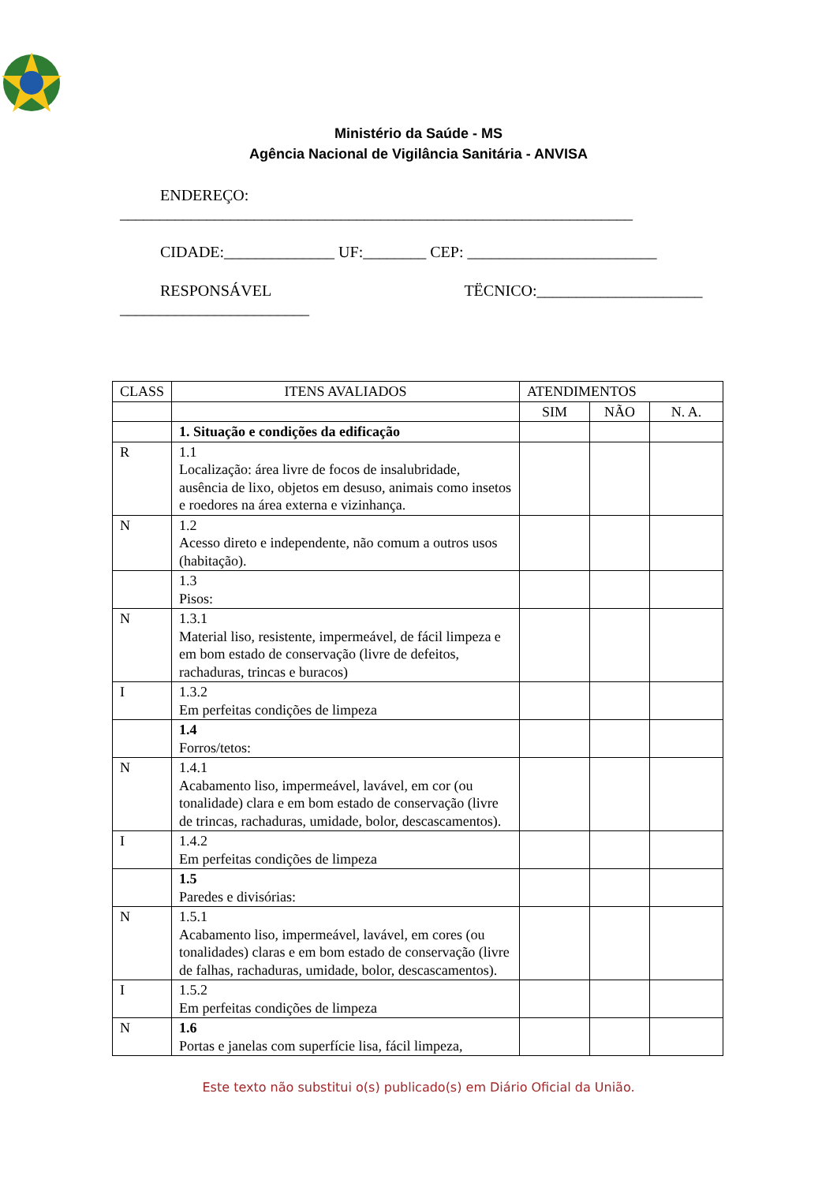Ministério da Saúde - MS
Agência Nacional de Vigilância Sanitária - ANVISA
ENDEREÇO:
_________________________________________________________________
CIDADE:______________ UF:________ CEP: ________________________
RESPONSÁVEL TËCNICO:_____________________
________________________
| CLASS | ITENS AVALIADOS | ATENDIMENTOS | | |
| --- | --- | --- | --- | --- |
| | | SIM | NÃO | N. A. |
| | 1. Situação e condições da edificação | | | |
| R | 1.1 Localização: área livre de focos de insalubridade, ausência de lixo, objetos em desuso, animais como insetos e roedores na área externa e vizinhança. | | | |
| N | 1.2 Acesso direto e independente, não comum a outros usos (habitação). | | | |
| | 1.3 Pisos: | | | |
| N | 1.3.1 Material liso, resistente, impermeável, de fácil limpeza e em bom estado de conservação (livre de defeitos, rachaduras, trincas e buracos) | | | |
| I | 1.3.2 Em perfeitas condições de limpeza | | | |
| | 1.4 Forros/tetos: | | | |
| N | 1.4.1 Acabamento liso, impermeável, lavável, em cor (ou tonalidade) clara e em bom estado de conservação (livre de trincas, rachaduras, umidade, bolor, descascamentos). | | | |
| I | 1.4.2 Em perfeitas condições de limpeza | | | |
| | 1.5 Paredes e divisórias: | | | |
| N | 1.5.1 Acabamento liso, impermeável, lavável, em cores (ou tonalidades) claras e em bom estado de conservação (livre de falhas, rachaduras, umidade, bolor, descascamentos). | | | |
| I | 1.5.2 Em perfeitas condições de limpeza | | | |
| N | 1.6 Portas e janelas com superfície lisa, fácil limpeza, | | | |
Este texto não substitui o(s) publicado(s) em Diário Oficial da União.